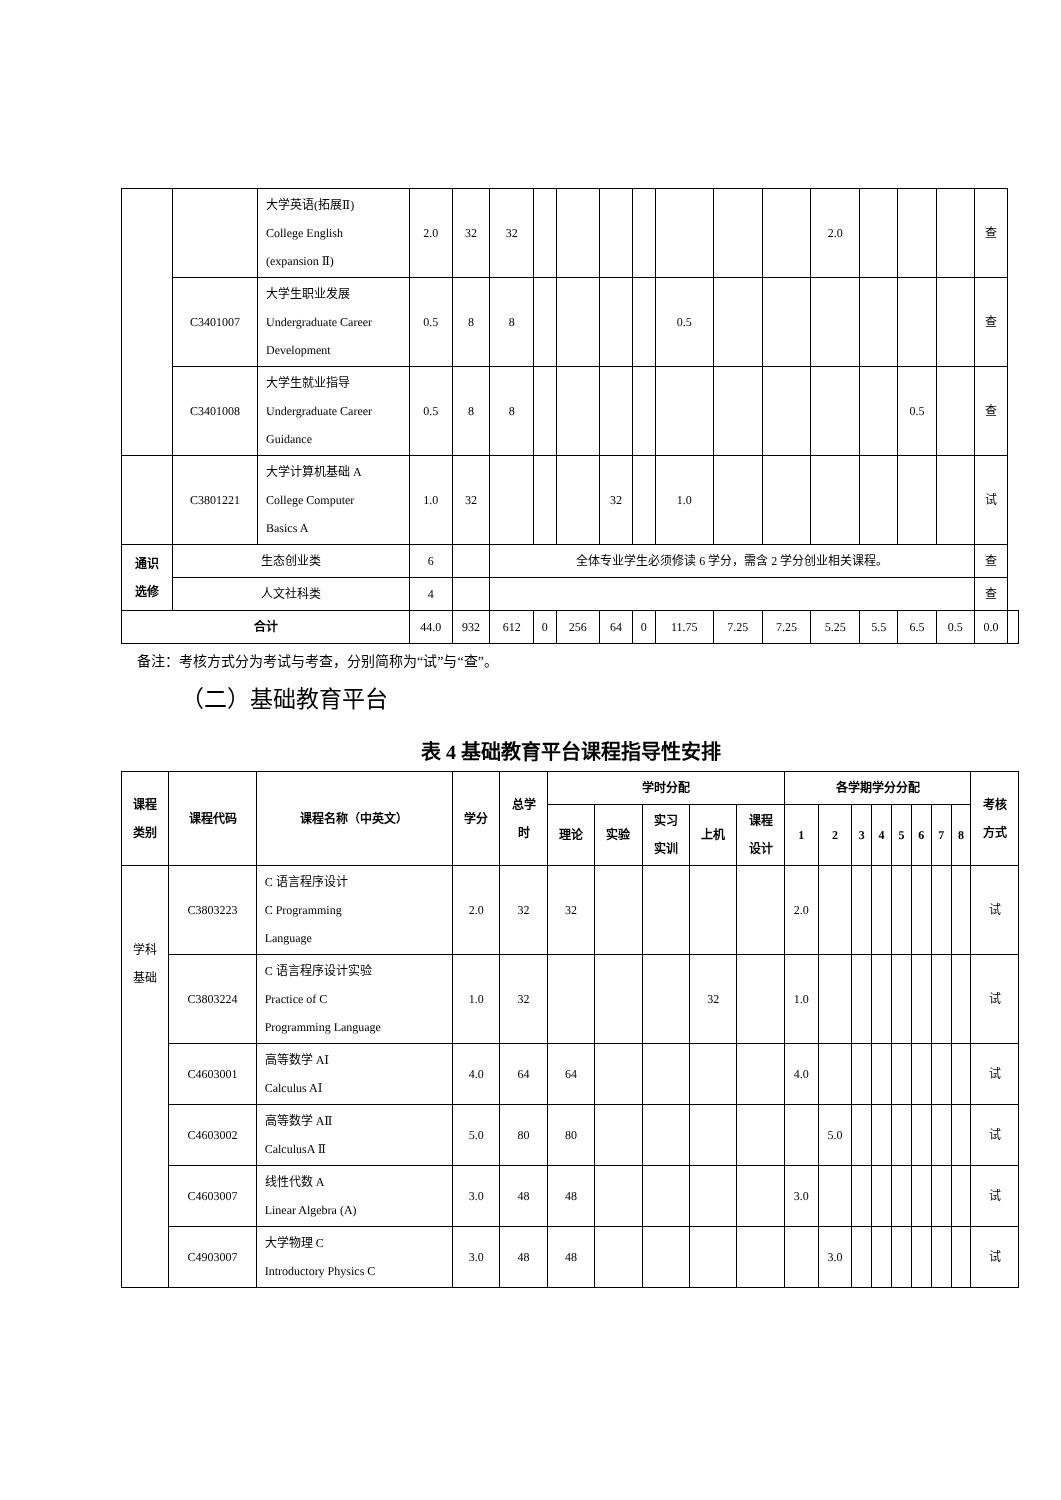| | | 大学英语(拓展Ⅱ) College English (expansion Ⅱ) | 2.0 | 32 | 32 | | | | | | | | 2.0 | | | | 查 | |
| | C3401007 | 大学生职业发展 Undergraduate Career Development | 0.5 | 8 | 8 | | | | | 0.5 | | | | | | | 查 | |
| | C3401008 | 大学生就业指导 Undergraduate Career Guidance | 0.5 | 8 | 8 | | | | | | | | | | 0.5 | | 查 | |
| | C3801221 | 大学计算机基础 A College Computer Basics A | 1.0 | 32 | | | | 32 | | 1.0 | | | | | | | 试 | |
| 通识 选修 | 生态创业类 | | 6 | | 全体专业学生必须修读 6 学分，需含 2 学分创业相关课程。 | | | | | | | | | | | | 查 | |
| | 人文社科类 | | 4 | | | | | | | | | | | | | | 查 | |
| 合计 | | | 44.0 | 932 | 612 | 0 | 256 | 64 | 0 | 11.75 | 7.25 | 7.25 | 5.25 | 5.5 | 6.5 | 0.5 | 0.0 | |
备注：考核方式分为考试与考查，分别简称为“试”与“查”。
（二）基础教育平台
表 4 基础教育平台课程指导性安排
| 课程 类别 | 课程代码 | 课程名称（中英文） | 学分 | 总学 时 | 学时分配 | | | | | 各学期学分分配 | | | | | | | | 考核 方式 |
| --- | --- | --- | --- | --- | --- | --- | --- | --- | --- | --- | --- | --- | --- | --- | --- | --- | --- | --- |
| | | | | | 理论 | 实验 | 实习 实训 | 上机 | 课程 设计 | 1 | 2 | 3 | 4 | 5 | 6 | 7 | 8 | |
| 学科 基础 | C3803223 | C 语言程序设计 C Programming Language | 2.0 | 32 | 32 | | | | | 2.0 | | | | | | | | 试 |
| | C3803224 | C 语言程序设计实验 Practice of C Programming Language | 1.0 | 32 | | | | 32 | | 1.0 | | | | | | | | 试 |
| | C4603001 | 高等数学 AⅠ Calculus AⅠ | 4.0 | 64 | 64 | | | | | 4.0 | | | | | | | | 试 |
| | C4603002 | 高等数学 AⅡ CalculusA Ⅱ | 5.0 | 80 | 80 | | | | | | 5.0 | | | | | | | 试 |
| | C4603007 | 线性代数 A Linear Algebra (A) | 3.0 | 48 | 48 | | | | | 3.0 | | | | | | | | 试 |
| | C4903007 | 大学物理 C Introductory Physics C | 3.0 | 48 | 48 | | | | | | 3.0 | | | | | | | 试 |